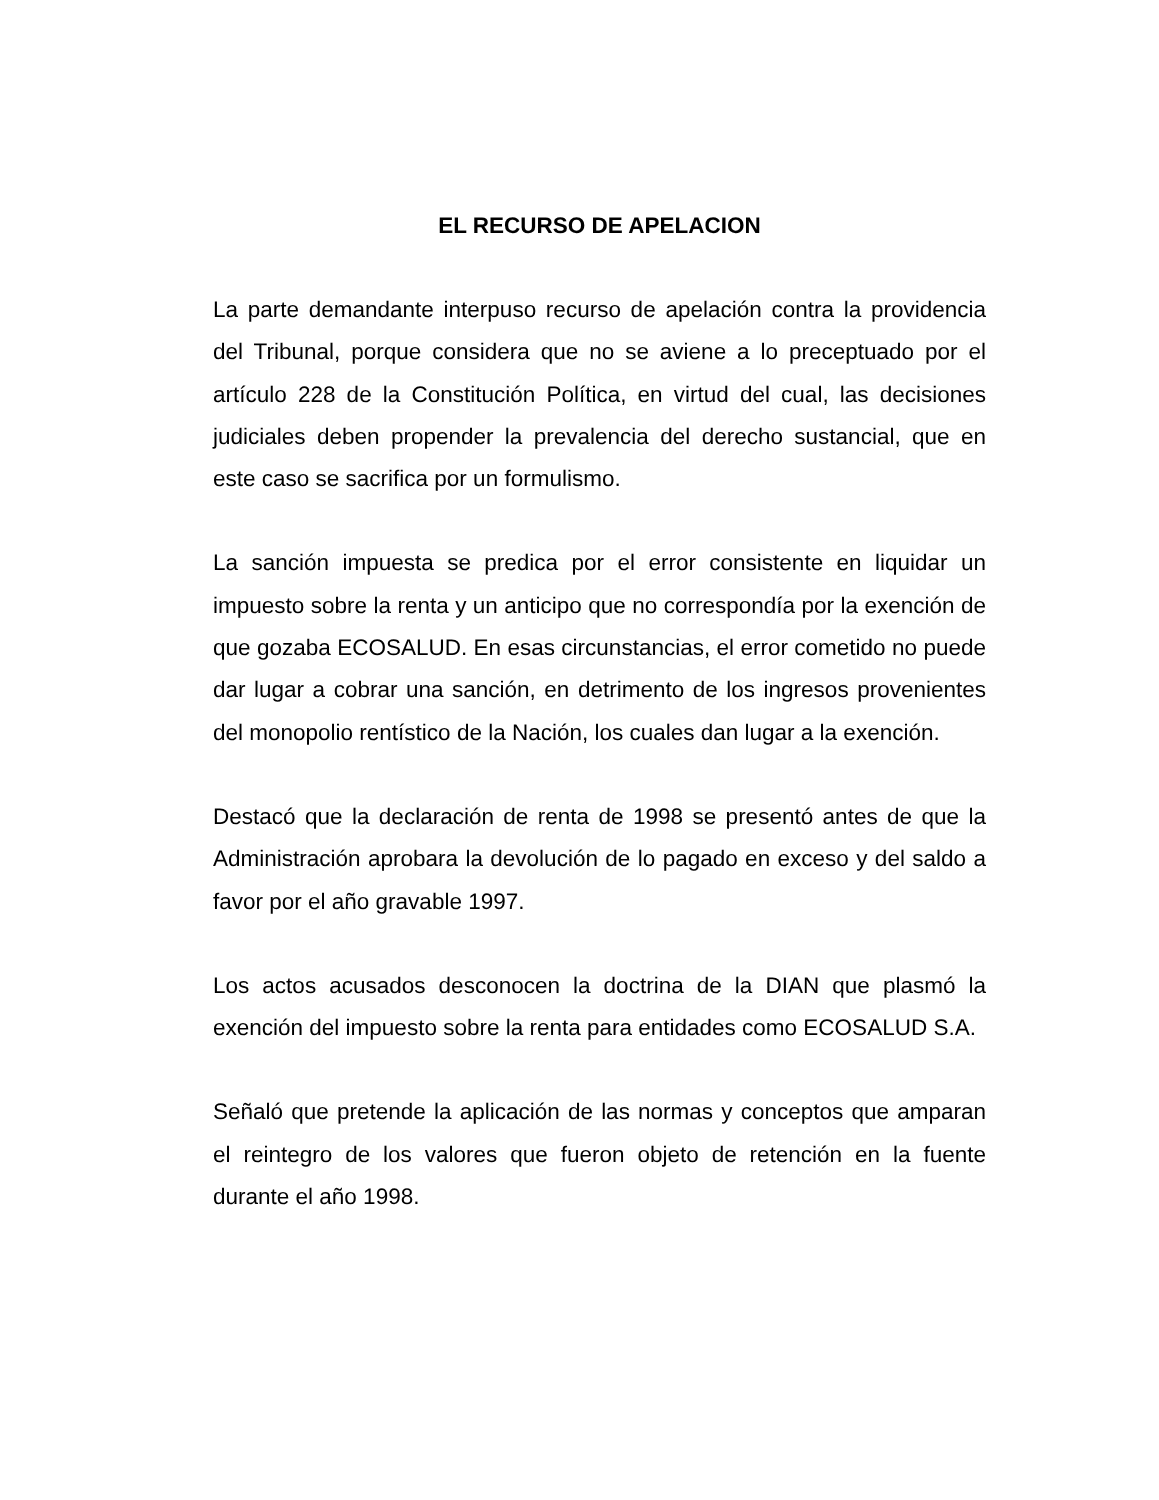EL RECURSO DE APELACION
La parte demandante interpuso recurso de apelación contra la providencia del Tribunal, porque considera que no se aviene a lo preceptuado por el artículo 228 de la Constitución Política, en virtud del cual, las decisiones judiciales deben propender la prevalencia del derecho sustancial, que en este caso se sacrifica por un formulismo.
La sanción impuesta se predica por el error consistente en liquidar un impuesto sobre la renta y un anticipo que no correspondía por la exención de que gozaba ECOSALUD. En esas circunstancias, el error cometido no puede dar lugar a cobrar una sanción, en detrimento de los ingresos provenientes del monopolio rentístico de la Nación, los cuales dan lugar a la exención.
Destacó que la declaración de renta de 1998 se presentó antes de que la Administración aprobara la devolución de lo pagado en exceso y del saldo a favor por el año gravable 1997.
Los actos acusados desconocen la doctrina de la DIAN que plasmó la exención del impuesto sobre la renta para entidades como ECOSALUD S.A.
Señaló que pretende la aplicación de las normas y conceptos que amparan el reintegro de los valores que fueron objeto de retención en la fuente durante el año 1998.